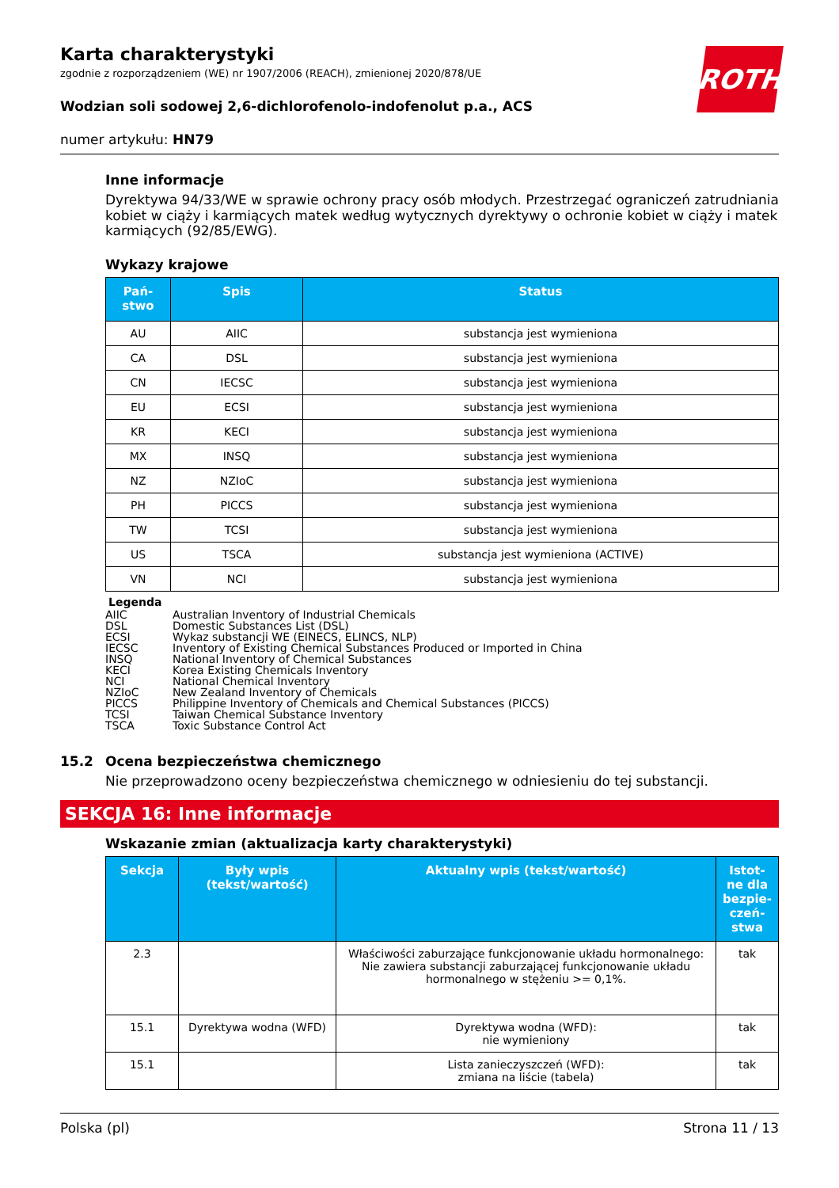ROTH
Karta charakterystyki
zgodnie z rozporządzeniem (WE) nr 1907/2006 (REACH), zmienionej 2020/878/UE
Wodzian soli sodowej 2,6-dichlorofenolo-indofenolut p.a., ACS
numer artykułu: HN79
Inne informacje
Dyrektywa 94/33/WE w sprawie ochrony pracy osób młodych. Przestrzegać ograniczeń zatrudniania kobiet w ciąży i karmiących matek według wytycznych dyrektywy o ochronie kobiet w ciąży i matek karmiących (92/85/EWG).
Wykazy krajowe
| Pań- stwo | Spis | Status |
| --- | --- | --- |
| AU | AIIC | substancja jest wymieniona |
| CA | DSL | substancja jest wymieniona |
| CN | IECSC | substancja jest wymieniona |
| EU | ECSI | substancja jest wymieniona |
| KR | KECI | substancja jest wymieniona |
| MX | INSQ | substancja jest wymieniona |
| NZ | NZIoC | substancja jest wymieniona |
| PH | PICCS | substancja jest wymieniona |
| TW | TCSI | substancja jest wymieniona |
| US | TSCA | substancja jest wymieniona (ACTIVE) |
| VN | NCI | substancja jest wymieniona |
Legenda
AIIC Australian Inventory of Industrial Chemicals
DSL Domestic Substances List (DSL)
ECSI Wykaz substancji WE (EINECS, ELINCS, NLP)
IECSC Inventory of Existing Chemical Substances Produced or Imported in China
INSQ National Inventory of Chemical Substances
KECI Korea Existing Chemicals Inventory
NCI National Chemical Inventory
NZIoC New Zealand Inventory of Chemicals
PICCS Philippine Inventory of Chemicals and Chemical Substances (PICCS)
TCSI Taiwan Chemical Substance Inventory
TSCA Toxic Substance Control Act
15.2 Ocena bezpieczeństwa chemicznego
Nie przeprowadzono oceny bezpieczeństwa chemicznego w odniesieniu do tej substancji.
SEKCJA 16: Inne informacje
Wskazanie zmian (aktualizacja karty charakterystyki)
| Sekcja | Były wpis (tekst/wartość) | Aktualny wpis (tekst/wartość) | Istot- ne dla bezpie- czeń- stwa |
| --- | --- | --- | --- |
| 2.3 | | Właściwości zaburzające funkcjonowanie układu hormonalnego: Nie zawiera substancji zaburzającej funkcjonowanie układu hormonalnego w stężeniu >= 0,1%. | tak |
| 15.1 | Dyrektywa wodna (WFD) | Dyrektywa wodna (WFD): nie wymieniony | tak |
| 15.1 | | Lista zanieczyszczeń (WFD): zmiana na liście (tabela) | tak |
Polska (pl) Strona 11 / 13